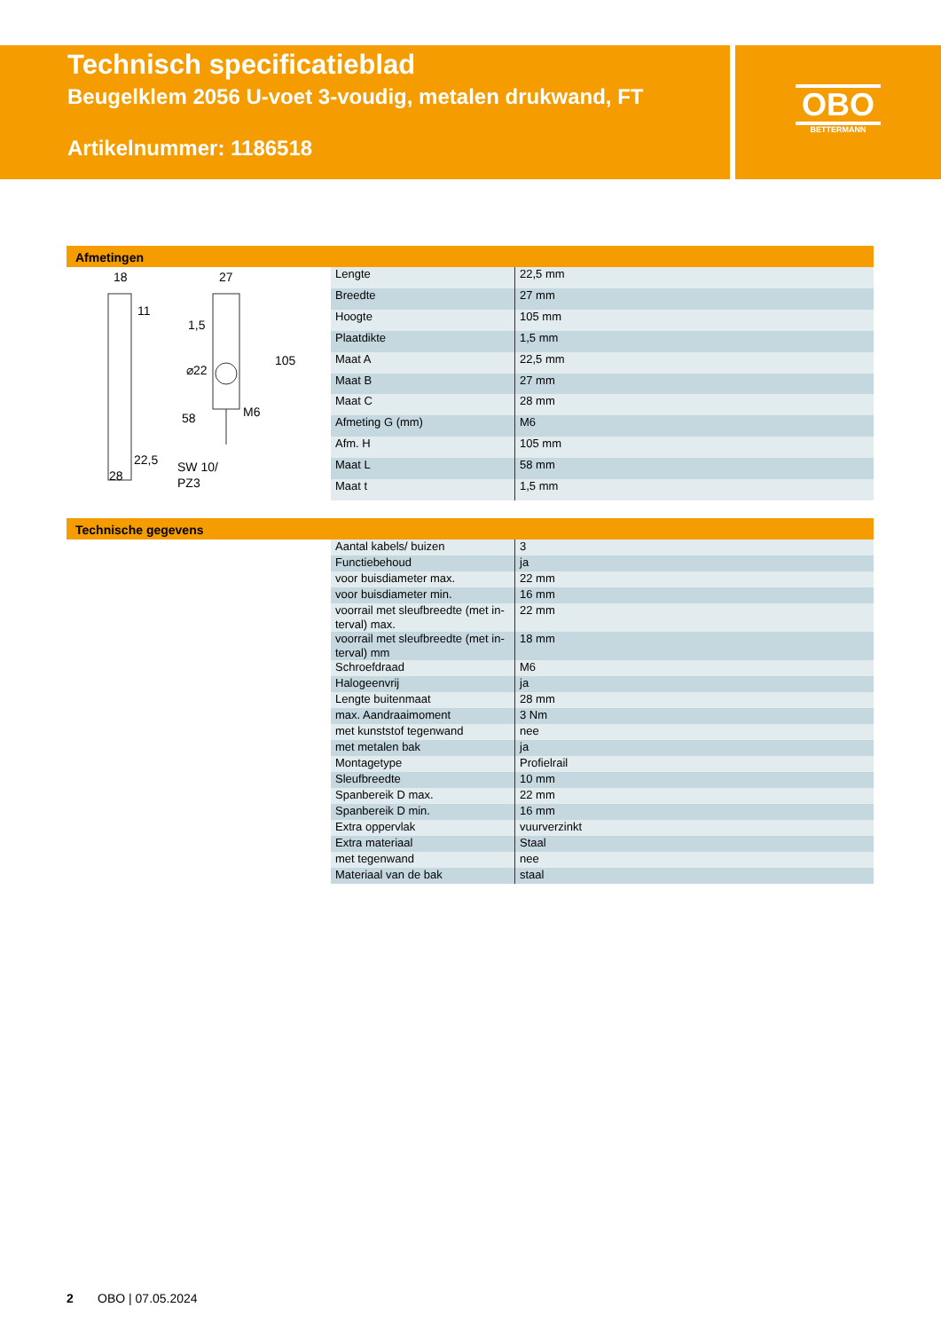Technisch specificatieblad
Beugelklem 2056 U-voet 3-voudig, metalen drukwand, FT
Artikelnummer: 1186518
OBO
BETTERMANN
Afmetingen
18
27
11
1,5
⌀22
M6
22,5
28
SW 10/
PZ3
105
58
| Lengte | 22,5 mm |
| Breedte | 27 mm |
| Hoogte | 105 mm |
| Plaatdikte | 1,5 mm |
| Maat A | 22,5 mm |
| Maat B | 27 mm |
| Maat C | 28 mm |
| Afmeting G (mm) | M6 |
| Afm. H | 105 mm |
| Maat L | 58 mm |
| Maat t | 1,5 mm |
Technische gegevens
| Aantal kabels/ buizen | 3 |
| Functiebehoud | ja |
| voor buisdiameter max. | 22 mm |
| voor buisdiameter min. | 16 mm |
| voorrail met sleufbreedte (met in-terval) max. | 22 mm |
| voorrail met sleufbreedte (met in-terval) mm | 18 mm |
| Schroefdraad | M6 |
| Halogeenvrij | ja |
| Lengte buitenmaat | 28 mm |
| max. Aandraaimoment | 3 Nm |
| met kunststof tegenwand | nee |
| met metalen bak | ja |
| Montagetype | Profielrail |
| Sleufbreedte | 10 mm |
| Spanbereik D max. | 22 mm |
| Spanbereik D min. | 16 mm |
| Extra oppervlak | vuurverzinkt |
| Extra materiaal | Staal |
| met tegenwand | nee |
| Materiaal van de bak | staal |
2 OBO | 07.05.2024